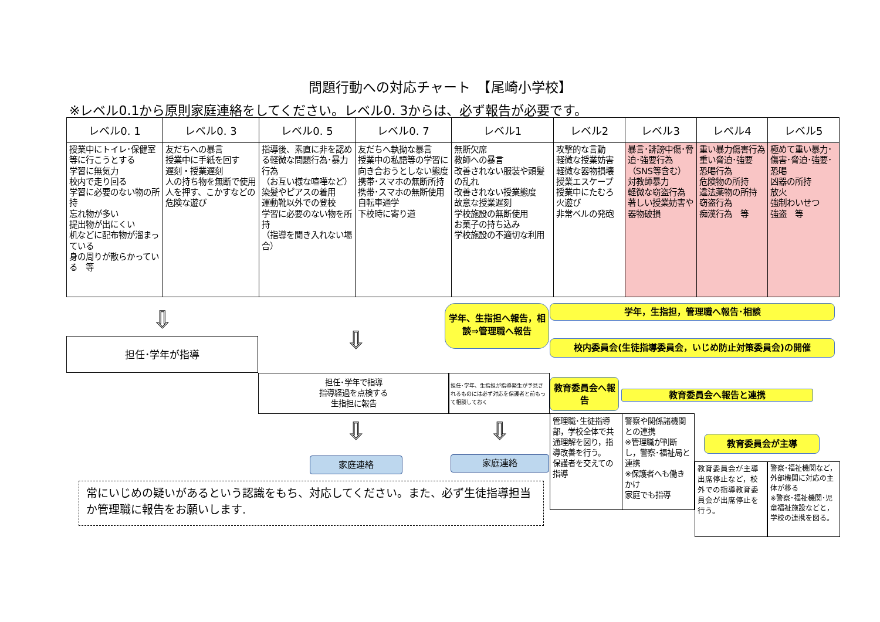問題行動への対応チャート　【尾崎小学校】
※レベル0.1から原則家庭連絡をしてください。レベル0. 3からは、必ず報告が必要です。
| レベル0. 1 | レベル0. 3 | レベル0. 5 | レベル0. 7 | レベル1 | レベル2 | レベル3 | レベル4 | レベル5 |
| --- | --- | --- | --- | --- | --- | --- | --- | --- |
| 授業中にトイレ･保健室等に行こうとする 学習に無気力 校内で走り回る 学習に必要のない物の所持 忘れ物が多い 提出物が出にくい 机などに配布物が溜まっている 身の周りが散らかっている 等 | 友だちへの暴言 授業中に手紙を回す 遅刻・授業遅刻 人の持ち物を無断で使用 人を押す、こかすなどの危険な遊び | 指導後、素直に非を認める軽微な問題行為･暴力行為 （お互い様な喧嘩など） 染髪やピアスの着用 運動靴以外での登校 学習に必要のない物を所持 （指導を聞き入れない場合） | 友だちへ執拗な暴言 授業中の私語等の学習に向き合おうとしない態度 携帯･スマホの無断所持 携帯･スマホの無断使用 自転車通学 下校時に寄り道 | 無断欠席 教師への暴言 改善されない服装や頭髪の乱れ 改善されない授業態度 故意な授業遅刻 学校施設の無断使用 お菓子の持ち込み 学校施設の不適切な利用 | 攻撃的な言動 軽微な授業妨害 軽微な器物損壊 授業エスケープ 授業中にたむろ 火遊び 非常ベルの発砲 | 暴言･誹謗中傷･脅迫･強要行為（SNS等含む） 対教師暴力 軽微な窃盗行為 著しい授業妨害や器物破損 | 重い暴力傷害行為 重い脅迫･強要 恐喝行為 危険物の所持 違法薬物の所持 窃盗行為 痴漢行為 等 | 極めて重い暴力･傷害･脅迫･強要･恐喝 凶器の所持 放火 強制わいせつ 強盗 等 |
担任･学年が指導
担任･学年で指導
指導経過を点検する
生指担に報告
担任･学年、生指担が指導発生が予見されるものには必ず対応を保護者と前もって相談しておく
学年、生指担へ報告，相談⇒管理職へ報告
学年，生指担，管理職へ報告･相談
校内委員会(生徒指導委員会，いじめ防止対策委員会)の開催
教育委員会へ報告
教育委員会へ報告と連携
教育委員会が主導
家庭連絡 家庭連絡
管理職･生徒指導部，学校全体で共通理解を図り，指導改善を行う。
保護者を交えての指導
警察や関係諸機関との連携
※管理職が判断し，警察･福祉局と連携
※保護者へも働きかけ
家庭でも指導
教育委員会が主導出席停止など，校外での指導教育委員会が出席停止を行う。
警察･福祉機関など，外部機関に対応の主体が移る
※警察･福祉機関･児童福祉施設などと，学校の連携を図る。
常にいじめの疑いがあるという認識をもち、対応してください。また、必ず生徒指導担当か管理職に報告をお願いします.
⇩
⇩
⇩ ⇩